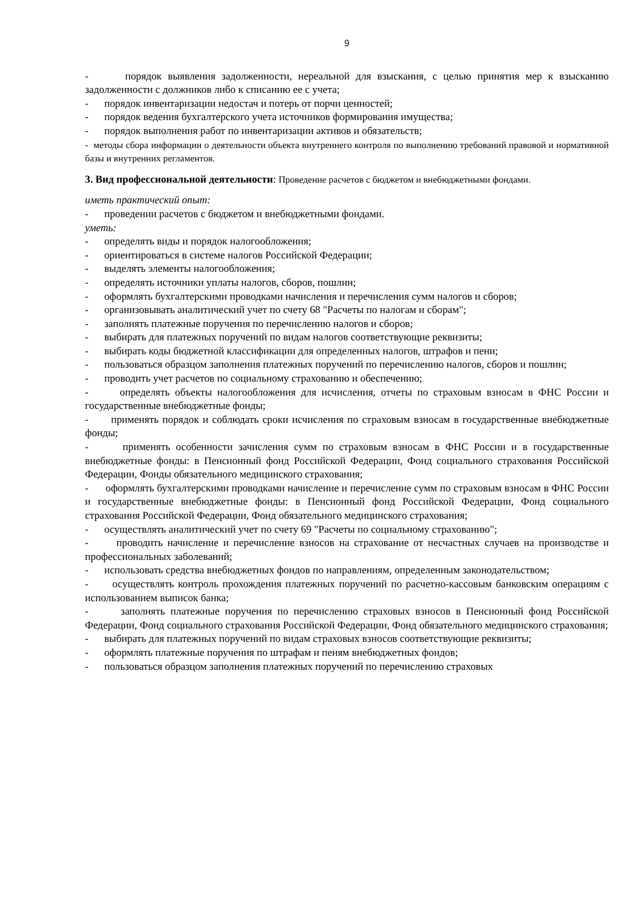9
- порядок выявления задолженности, нереальной для взыскания, с целью принятия мер к взысканию задолженности с должников либо к списанию ее с учета;
- порядок инвентаризации недостач и потерь от порчи ценностей;
- порядок ведения бухгалтерского учета источников формирования имущества;
- порядок выполнения работ по инвентаризации активов и обязательств;
- методы сбора информации о деятельности объекта внутреннего контроля по выполнению требований правовой и нормативной базы и внутренних регламентов.
3. Вид профессиональной деятельности: Проведение расчетов с бюджетом и внебюджетными фондами.
иметь практический опыт:
- проведении расчетов с бюджетом и внебюджетными фондами.
уметь:
- определять виды и порядок налогообложения;
- ориентироваться в системе налогов Российской Федерации;
- выделять элементы налогообложения;
- определять источники уплаты налогов, сборов, пошлин;
- оформлять бухгалтерскими проводками начисления и перечисления сумм налогов и сборов;
- организовывать аналитический учет по счету 68 "Расчеты по налогам и сборам";
- заполнять платежные поручения по перечислению налогов и сборов;
- выбирать для платежных поручений по видам налогов соответствующие реквизиты;
- выбирать коды бюджетной классификации для определенных налогов, штрафов и пени;
- пользоваться образцом заполнения платежных поручений по перечислению налогов, сборов и пошлин;
- проводить учет расчетов по социальному страхованию и обеспечению;
- определять объекты налогообложения для исчисления, отчеты по страховым взносам в ФНС России и государственные внебюджетные фонды;
- применять порядок и соблюдать сроки исчисления по страховым взносам в государственные внебюджетные фонды;
- применять особенности зачисления сумм по страховым взносам в ФНС России и в государственные внебюджетные фонды: в Пенсионный фонд Российской Федерации, Фонд социального страхования Российской Федерации, Фонды обязательного медицинского страхования;
- оформлять бухгалтерскими проводками начисление и перечисление сумм по страховым взносам в ФНС России и государственные внебюджетные фонды: в Пенсионный фонд Российской Федерации, Фонд социального страхования Российской Федерации, Фонд обязательного медицинского страхования;
- осуществлять аналитический учет по счету 69 "Расчеты по социальному страхованию";
- проводить начисление и перечисление взносов на страхование от несчастных случаев на производстве и профессиональных заболеваний;
- использовать средства внебюджетных фондов по направлениям, определенным законодательством;
- осуществлять контроль прохождения платежных поручений по расчетно-кассовым банковским операциям с использованием выписок банка;
- заполнять платежные поручения по перечислению страховых взносов в Пенсионный фонд Российской Федерации, Фонд социального страхования Российской Федерации, Фонд обязательного медицинского страхования;
- выбирать для платежных поручений по видам страховых взносов соответствующие реквизиты;
- оформлять платежные поручения по штрафам и пеням внебюджетных фондов;
- пользоваться образцом заполнения платежных поручений по перечислению страховых